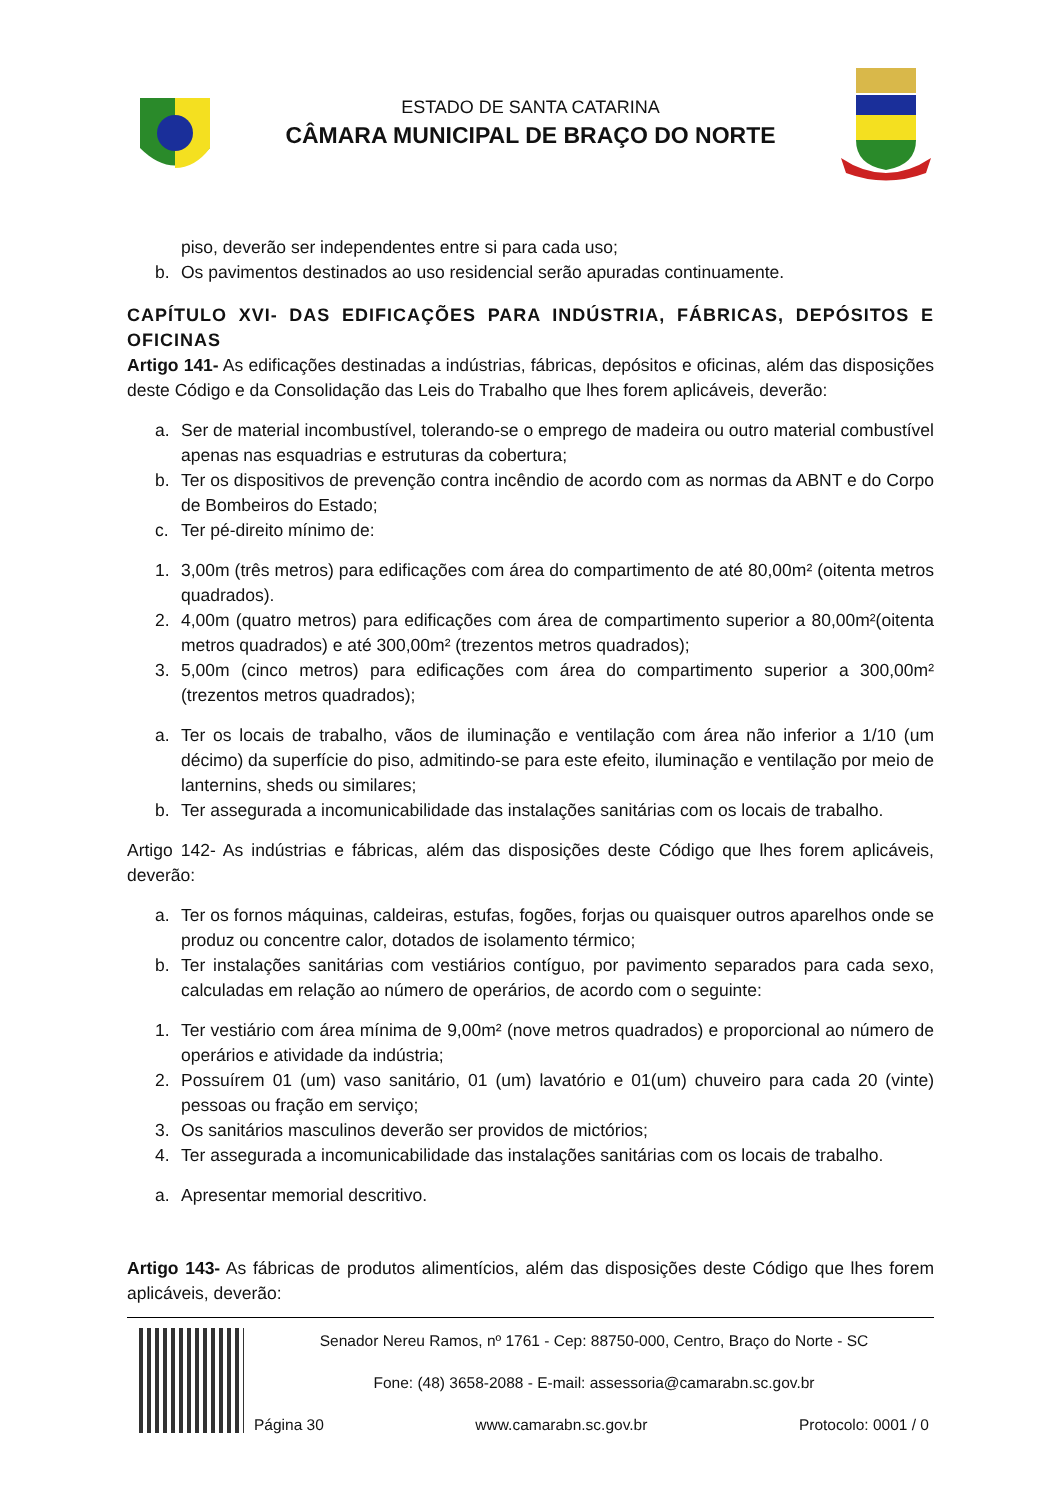ESTADO DE SANTA CATARINA
CÂMARA MUNICIPAL DE BRAÇO DO NORTE
piso, deverão ser independentes entre si para cada uso;
b. Os pavimentos destinados ao uso residencial serão apuradas continuamente.
CAPÍTULO XVI- DAS EDIFICAÇÕES PARA INDÚSTRIA, FÁBRICAS, DEPÓSITOS E OFICINAS
Artigo 141- As edificações destinadas a indústrias, fábricas, depósitos e oficinas, além das disposições deste Código e da Consolidação das Leis do Trabalho que lhes forem aplicáveis, deverão:
a. Ser de material incombustível, tolerando-se o emprego de madeira ou outro material combustível apenas nas esquadrias e estruturas da cobertura;
b. Ter os dispositivos de prevenção contra incêndio de acordo com as normas da ABNT e do Corpo de Bombeiros do Estado;
c. Ter pé-direito mínimo de:
1. 3,00m (três metros) para edificações com área do compartimento de até 80,00m² (oitenta metros quadrados).
2. 4,00m (quatro metros) para edificações com área de compartimento superior a 80,00m²(oitenta metros quadrados) e até 300,00m² (trezentos metros quadrados);
3. 5,00m (cinco metros) para edificações com área do compartimento superior a 300,00m² (trezentos metros quadrados);
a. Ter os locais de trabalho, vãos de iluminação e ventilação com área não inferior a 1/10 (um décimo) da superfície do piso, admitindo-se para este efeito, iluminação e ventilação por meio de lanternins, sheds ou similares;
b. Ter assegurada a incomunicabilidade das instalações sanitárias com os locais de trabalho.
Artigo 142- As indústrias e fábricas, além das disposições deste Código que lhes forem aplicáveis, deverão:
a. Ter os fornos máquinas, caldeiras, estufas, fogões, forjas ou quaisquer outros aparelhos onde se produz ou concentre calor, dotados de isolamento térmico;
b. Ter instalações sanitárias com vestiários contíguo, por pavimento separados para cada sexo, calculadas em relação ao número de operários, de acordo com o seguinte:
1. Ter vestiário com área mínima de 9,00m² (nove metros quadrados) e proporcional ao número de operários e atividade da indústria;
2. Possuírem 01 (um) vaso sanitário, 01 (um) lavatório e 01(um) chuveiro para cada 20 (vinte) pessoas ou fração em serviço;
3. Os sanitários masculinos deverão ser providos de mictórios;
4. Ter assegurada a incomunicabilidade das instalações sanitárias com os locais de trabalho.
a. Apresentar memorial descritivo.
Artigo 143- As fábricas de produtos alimentícios, além das disposições deste Código que lhes forem aplicáveis, deverão:
Senador Nereu Ramos, nº 1761 - Cep: 88750-000, Centro, Braço do Norte - SC
Fone: (48) 3658-2088 - E-mail: assessoria@camarabn.sc.gov.br
Página 30 www.camarabn.sc.gov.br Protocolo: 0001 / 0